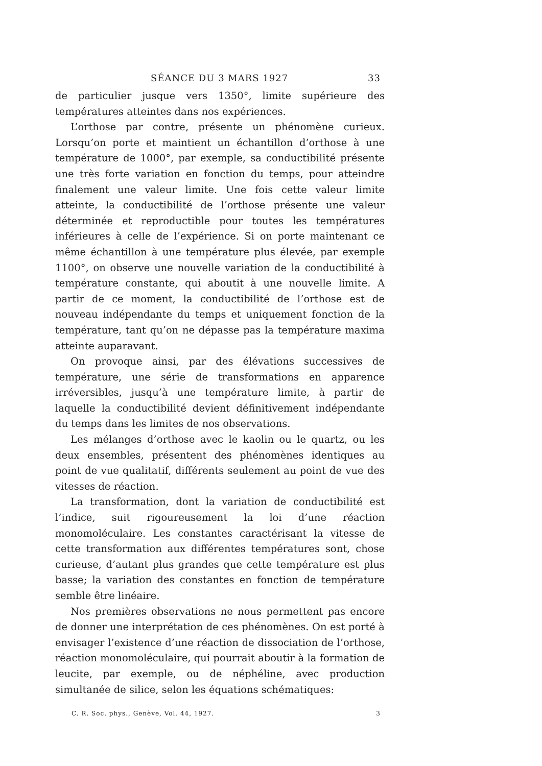SÉANCE DU 3 MARS 1927 33
de particulier jusque vers 1350°, limite supérieure des températures atteintes dans nos expériences.
L’orthose par contre, présente un phénomène curieux. Lorsqu’on porte et maintient un échantillon d’orthose à une température de 1000°, par exemple, sa conductibilité présente une très forte variation en fonction du temps, pour atteindre finalement une valeur limite. Une fois cette valeur limite atteinte, la conductibilité de l’orthose présente une valeur déterminée et reproductible pour toutes les températures inférieures à celle de l’expérience. Si on porte maintenant ce même échantillon à une température plus élevée, par exemple 1100°, on observe une nouvelle variation de la conductibilité à température constante, qui aboutit à une nouvelle limite. A partir de ce moment, la conductibilité de l’orthose est de nouveau indépendante du temps et uniquement fonction de la température, tant qu’on ne dépasse pas la température maxima atteinte auparavant.
On provoque ainsi, par des élévations successives de température, une série de transformations en apparence irréversibles, jusqu’à une température limite, à partir de laquelle la conductibilité devient définitivement indépendante du temps dans les limites de nos observations.
Les mélanges d’orthose avec le kaolin ou le quartz, ou les deux ensembles, présentent des phénomènes identiques au point de vue qualitatif, différents seulement au point de vue des vitesses de réaction.
La transformation, dont la variation de conductibilité est l’indice, suit rigoureusement la loi d’une réaction monomoléculaire. Les constantes caractérisant la vitesse de cette transformation aux différentes températures sont, chose curieuse, d’autant plus grandes que cette température est plus basse; la variation des constantes en fonction de température semble être linéaire.
Nos premières observations ne nous permettent pas encore de donner une interprétation de ces phénomènes. On est porté à envisager l’existence d’une réaction de dissociation de l’orthose, réaction monomoléculaire, qui pourrait aboutir à la formation de leucite, par exemple, ou de néphéline, avec production simultanée de silice, selon les équations schématiques:
C. R. Soc. phys., Genève, Vol. 44, 1927. 3